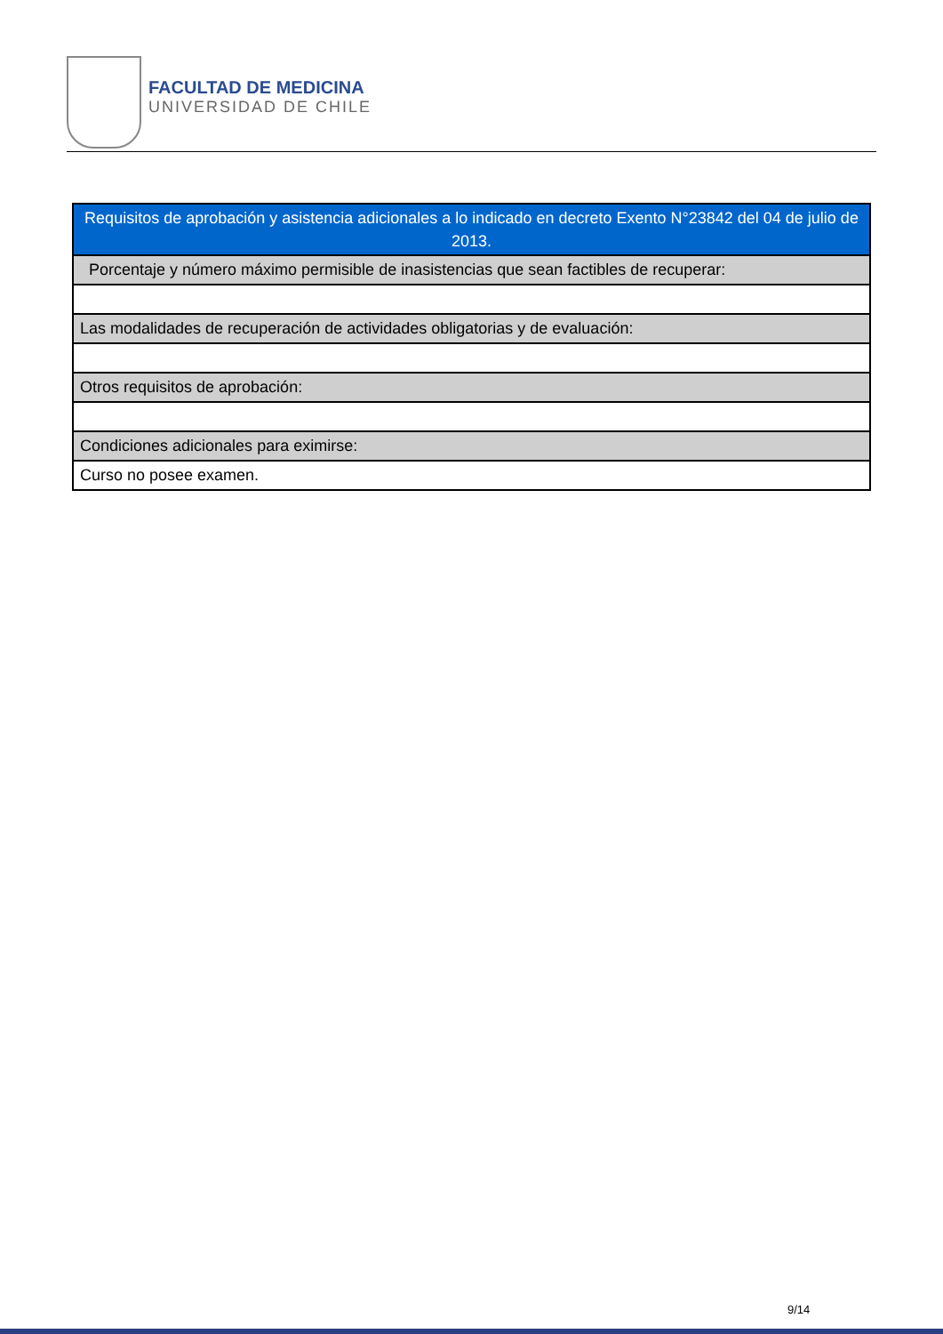FACULTAD DE MEDICINA
UNIVERSIDAD DE CHILE
| Requisitos de aprobación y asistencia adicionales a lo indicado en decreto Exento N°23842 del 04 de julio de 2013. |
| Porcentaje y número máximo permisible de inasistencias que sean factibles de recuperar: |
| Las modalidades de recuperación de actividades obligatorias y de evaluación: |
| Otros requisitos de aprobación: |
| Condiciones adicionales para eximirse: |
| Curso no posee examen. |
9/14